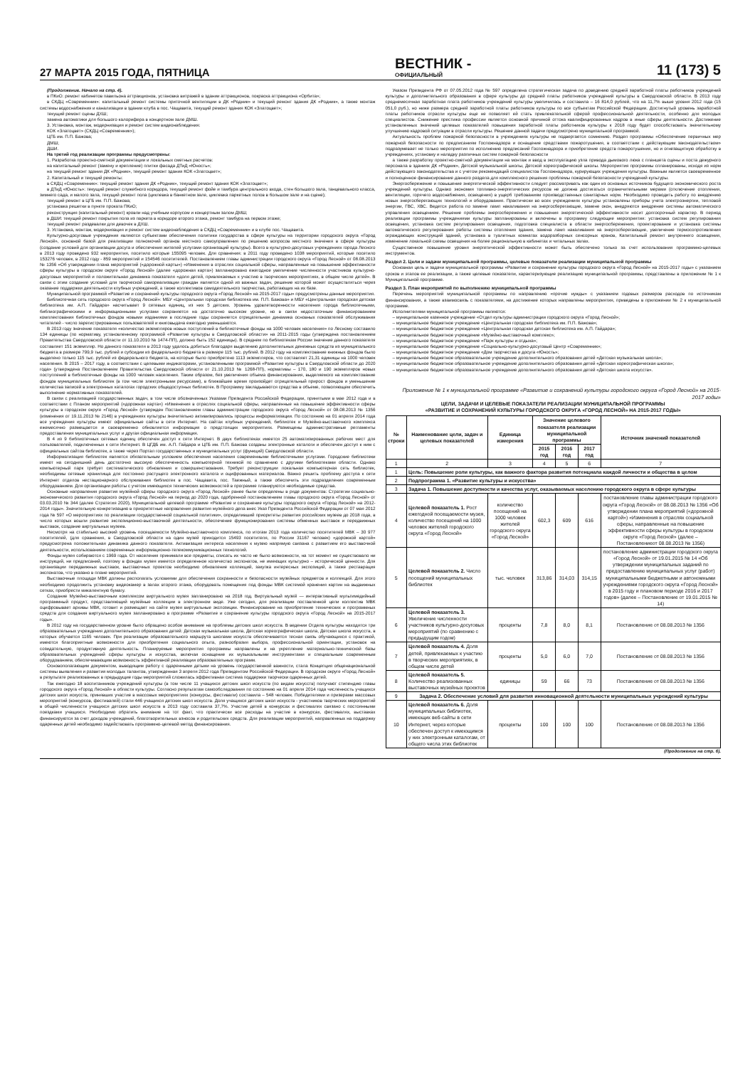27 МАРТА 2015 ГОДА, ПЯТНИЦА
ВЕСТНИК -
ОФИЦИАЛЬНЫЙ
11 (173) 5
(Продолжение. Начало на стр. 4).
в ПКиО: ремонт кабинетов павильона аттракционов, установка витражей в здании аттракционов, покраска аттракциона «Орбита»;
в СКДЦ «Современник»: капитальный ремонт системы приточной вентиляции в ДК «Родник» и текущий ремонт здания ДК «Родник», а также монтаж системы водоснабжения и канализации в здании клуба в пос. Чащавита, текущий ремонт здания КОК «Златоцвет»;
текущий ремонт сцены ДХШ;
замена автоматики для большого калорифера в концертном зале ДМШ.
3. Установка, монтаж, модернизация и ремонт систем видеонаблюдения:
КОК «Златоцвет» (СКДЦ «Современник»);
ЦГБ им. П.П. Бажова;
ДМШ;
ДШИ.
На третий год реализации программы предусмотрены:
1. Разработка проектно-сметной документации и локальных сметных расчетов:
на капитальный ремонт (замену и крепление) плитки фасада ДТиД «Юность»;
на текущий ремонт здания ДК «Родник», текущий ремонт здания КОК «Златоцвет»;
2. Капитальный и текущий ремонты:
в СКДЦ «Современник»: текущий ремонт здания ДК «Родник», текущий ремонт здания КОК «Златоцвет»;
в ДТиД «Юность»: текущий ремонт служебного коридора, текущий ремонт фойе и тамбура центрального входа, стен большого зала, танцевального класса, зимнего сада, и малого зала, текущий ремонт пола (циклевка в банкетном зале, циклевка паркетных полов в большом зале и на сцене);
текущий ремонт в ЦГБ им. П.П. Бажова;
установка решетки в пункте проката ПКиО;
реконструкция (капитальный ремонт) кровли над учебным корпусом и концертным залом ДМШ;
в ДШИ: текущий ремонт покрытия пола из паркета в коридоре второго этажа, ремонт тамбура на первом этаже;
текущий ремонт раздевалки для девочек в ДХШ.
3. Установка, монтаж, модернизация и ремонт систем видеонаблюдения в СКДЦ «Современник» и в клубе пос. Чащавита.
Культурно-досуговые учреждения являются субъектами обеспечения политики государства в сфере культуры на территории городского округа «Город Лесной», основной базой для реализации полномочий органов местного самоуправления по решению вопросов местного значения в сфере культуры (создание условий для организации досуга и обеспечения жителей услугами организаций культуры). Всего в культурно-досуговых учреждениях города Лесного в 2013 году проведено 932 мероприятия, посетило которые 155095 человек. Для сравнения: в 2011 году проведено 1038 мероприятий, которые посетило 153276 человек, в 2012 году - 859 мероприятий и 154546 посетителей. Постановлением главы администрации городского округа «Город Лесной» от 08.08.2013 № 1356 «Об утверждении плана мероприятий («дорожной карты») «Изменения в отраслях социальной сферы, направленные на повышение эффективности сферы культуры в городском округе «Город Лесной» (далее «дорожная карта») запланировано ежегодное увеличение численности участников культурно-досуговых мероприятий и положительная динамика показателя «доля детей, привлекаемых к участию в творческих мероприятиях, в общем числе детей». В связи с этим создание условий для творческой самореализации граждан является одной из важных задач, решение которой может осуществляться через оказание поддержки деятельности клубных учреждений, а также коллективов самодеятельного творчества, работающих на их базе.
Муниципальной программой «Развитие и сохранений культуры городского округа «Город Лесной» на 2015-2017 годы» предусмотрены данные мероприятия.
Библиотечная сеть городского округа «Город Лесной»: МБУ «Центральная городская библиотека им. П.П. Бажова» и МБУ «Центральная городская детская библиотека им. А.П. Гайдара» насчитывает 9 сетевых единиц, из них 5 детских. Уровень удовлетворенности населения города библиотечными, библиографическими и информационными услугами сохраняется на достаточно высоком уровне, но в связи недостаточным финансированием комплектования библиотечных фондов новыми изданиями в последние годы сохраняется отрицательная динамика основных показателей обслуживания читателей - число зарегистрированных пользователей и книговыдача ежегодно уменьшаются.
В 2013 году значение показателя «количество экземпляров новых поступлений в библиотечные фонды на 1000 человек населения» по Лесному составило 134 единицы (по нормативу, установленному программой «Развитие культуры в Свердловской области» на 2011-2015 годы (утверждена постановлением Правительства Свердловской области от 11.10.2010 № 1474-ПП), должно быть 152 единицы). В среднем по библиотекам России значение данного показателя составляет 151 экземпляр. Но данного показателя в 2013 году удалось добиться благодаря выделению дополнительных денежных средств из муниципального бюджета в размере 799,9 тыс. рублей и субсидии из федерального бюджета в размере 115 тыс. рублей. В 2012 году на комплектование книжных фондов было выделено только 115 тыс. рублей из федерального бюджета, на которые было приобретено 1113 экземпляров, что составляет 21,31 единицы на 1000 человек населения. В 2015 – 2017 году, в соответствии с целевыми индикаторами, установленными программой «Развитие культуры в Свердловской области до 2020 года» (утверждена Постановлением Правительства Свердловской области от 21.10.2013 № 1268-ПП), нормативы – 170, 180 и 190 экземпляров новых поступлений в библиотечные фонды на 1000 человек населения. Таким образом, без увеличения объема финансирования, выделяемого на комплектование фондов муниципальных библиотек (в том числе электронными ресурсами), в ближайшее время произойдет отрицательный прирост фондов и уменьшение количества записей в электронных каталогах городских общедоступных библиотек. В Программу закладываются средства в объеме, позволяющем обеспечить выполнение нормативных показателей.
В связи с реализацией государственных задач, в том числе обозначенных Указами Президента Российской Федерации, принятыми в мае 2012 года и в соответствии с Планом мероприятий («дорожная карта») «Изменения в отраслях социальной сферы, направленные на повышение эффективности сферы культуры в городском округе «Город Лесной» (утвержден Постановлением главы администрации городского округа «Город Лесной» от 08.08.2013 № 1356 (изменения от 19.11.2013 № 2146) в учреждениях культуры значительно активизировались процессы информатизации. По состоянию на 01 апреля 2014 года все учреждения культуры имеют официальные сайты в сети Интернет. На сайтах клубных учреждений, библиотек и Музейно-выставочного комплекса ежемесячно размещается и своевременно обновляется информация о предстоящих мероприятиях. Размещены административные регламенты предоставления муниципальных услуг и другая официальная информация.
В 4 из 9 библиотечных сетевых единиц обеспечен доступ к сети Интернет. В двух библиотеках имеется 25 автоматизированных рабочих мест для пользователей, подключенных к сети Интернет. В ЦГДБ им. А.П. Гайдара и ЦГБ им. П.П. Бажова созданы электронные каталоги и обеспечен доступ к ним с официальных сайтов библиотек, а также через Портал государственных и муниципальных услуг (функций) Свердловской области.
Информатизация библиотек является обязательным условием обеспечения населения современными библиотечными услугами. Городские библиотеки имеют на сегодняшний день достаточно высокую обеспеченность компьютерной техникой по сравнению с другими библиотеками области. Однако компьютерный парк требует систематического обновления и совершенствования. Требует реконструкции локальная компьютерная сеть библиотек, необходимы сетевые хранилища для постоянно растущего электронного каталога и оцифрованных материалов. Важно решить проблему доступа к сети Интернет отделов нестационарного обслуживания библиотек в пос. Чащавита, пос. Таежный, а также обеспечить эти подразделения современным оборудованием. Для организации работы с учетом имеющихся технических возможностей в программе планируются необходимые средства.
Основные направления развития музейной сферы городского округа «Город Лесной» ранее были определены в ряде документов: Стратегии социально-экономического развития городского округа «Город Лесной» на период до 2020 года, одобренной постановлением главы городского округа «Город Лесной» от 03.03.2010 № 344 (далее Стратегия 2020), Муниципальной целевой программе «Развитие и сохранение культуры городского округа «Город Лесной» на 2012-2014 годы». Значительную конкретизацию в приоритетные направления развития музейного дела внес Указ Президента Российской Федерации от 07 мая 2012 года № 597 «О мероприятиях по реализации государственной социальной политики», определивший приоритеты развития российских музеев до 2018 года, в число которых вошли развитие экспозиционно-выставочной деятельности, обеспечение функционирования системы обменных выставок и передвижных выставок, создание виртуальных музеев.
Несмотря на стабильно высокий уровень посещаемости Музейно-выставочного комплекса, по итогам 2013 года количество посетителей МВК – 30 977 посетителей, (для сравнения, в Свердловской области на один музей приходится 15493 посетителя, по России 31167 человек) «дорожной картой» предусмотрена положительная динамика данного показателя. Активизация интереса населения к музею напрямую связана с развитием его выставочной деятельности, использованием современных информационно-телекоммуникационных технологий.
Фонды музея собираются с 1969 года. От населения принимали все предметы, списать их часто не было возможности, на тот момент не существовало ни инструкций, ни предписаний, поэтому в фондах музея имеется определенное количество экспонатов, не имеющих культурно – исторической ценности. Для организации передвижных выставок, выставочных проектов необходимо обновление коллекций, закупка интересных экспозиций, а также реставрация экспонатов, что указано в плане мероприятий.
Выставочные площади МВК должны располагать условиями для обеспечения сохранности и безопасности музейных предметов и коллекций. Для этого необходимо продолжить установку видеокамер в залах второго этажа, оборудовать помещения под фонды МВК системой хранения картин на выдвижных сетках, приобрести микалентную бумагу.
Создание Музейно-выставочным комплексом виртуального музея запланировано на 2018 год. Виртуальный музей — интерактивный мультимедийный программный продукт, представляющий музейные коллекции в электронном виде. Уже сегодня, для реализации поставленной цели коллектив МВК оцифровывает архивы МВК, готовит и размещает на сайте музея виртуальные экспозиции. Финансирование на приобретение технических и программных средств для создания виртуального музея запланировано в программе «Развитие и сохранение культуры городского округа «Город Лесной» на 2015-2017 годы».
В 2012 году на государственном уровне было обращено особое внимание на проблемы детских школ искусств. В ведении Отдела культуры находятся три образовательных учреждения дополнительного образования детей: Детская музыкальная школа, Детская хореографическая школа, Детская школа искусств, в которых обучается 1165 человек. При реализации образовательного маршрута школами искусств обеспечивается тесная связь обучающихся с практикой, имеются благоприятные возможности для приобретения социального опыта, разнообразия выбора, профессиональной ориентации, установок на созидательную, продуктивную деятельность. Планируемые мероприятия программы направлены и на укрепление материально-технической базы образовательных учреждений сферы культуры и искусства, включая оснащение их музыкальными инструментами и специальным современным оборудованием, обеспечивающим возможность эффективной реализации образовательных программ.
Основополагающим документом, выводящим работу с одаренными детьми на уровень государственной важности, стала Концепция общенациональной системы выявления и развития молодых талантов, утвержденная 3 апреля 2012 года Президентом Российской Федерации. В городском округе «Город Лесной» в результате реализованных в предыдущие годы мероприятий сложилась эффективная система поддержки творчески одаренных детей.
Так ежегодно 18 воспитанников учреждений культуры (в том числе 11 учащихся детских школ искусств (по видам искусств) получают стипендию главы городского округа «Город Лесной» в области культуры. Согласно результатам самообследования по состоянию на 01 апреля 2014 года численность учащихся детских школ искусств, принявших участие в массовых мероприятиях (конкурсы, фестивали) составила – 548 человек. Победителями и призерами массовых мероприятий (конкурсов, фестивалей) стали 446 учащихся детских школ искусств. Доля учащихся детских школ искусств - участников творческих мероприятий в общей численности учащихся детских школ искусств в 2013 году составила 37,7%. Участие детей в конкурсах и фестивалях связано с постоянными поездками учащихся. Необходимо обратить внимание на тот факт, что практически все расходы на участие в конкурсах, фестивалях, выставках финансируются за счет доходов учреждений, благотворительных взносов и родительских средств. Для реализации мероприятий, направленных на поддержку одаренных детей необходимо задействовать программно-целевой метод финансирования.
Указом Президента РФ от 07.05.2012 года № 597 определена стратегическая задача по доведению средней заработной платы работников учреждений культуры и дополнительного образования в сфере культуры до средней платы работников учреждений культуры в Свердловской области. В 2013 году среднемесячная заработная плата работников учреждений культуры увеличилась и составила – 16 814,0 рублей, что на 11,7% выше уровня 2012 года (15 051,0 руб.), но ниже размера средней заработной платы работников культуры по все субъектам Российской Федерации. Достигнутый уровень заработной платы работников отрасли культуры еще не позволяет ей стать привлекательной сферой профессиональной деятельности, особенно для молодых специалистов. Снижение престижа профессии является основной причиной оттока квалифицированных кадров в иные сферы деятельности. Достижение установленных значений целевых показателей повышения заработной платы работников культуры к 2018 году будет способствовать значительному улучшению кадровой ситуации в отрасли культуры. Решение данной задачи предусмотрено муниципальной программой.
Актуальность проблем пожарной безопасности в учреждениях культуры не подвергается сомнению. Раздел программы «Обеспечение первичных мер пожарной безопасности по предписаниям Госпожнадзора и оснащение средствами пожаротушения, в соответствии с действующим законодательством» подразумевает не только мероприятия по исполнению предписаний Госпожнадзора и приобретение средств пожаротушения, но и огнезащитную обработку в учреждениях, установку и наладку различных систем пожарной безопасности
а также разработку проектно-сметной документации на монтаж и ввод в эксплуатацию узла привода дымового люка с планшета сцены и поста дежурного персонала в зданиях ДК «Родник», Детской музыкальной школы, Детской хореографической школы. Мероприятия программы спланированы, исходя из норм действующего законодательства и с учетом рекомендаций специалистов Госпожнадзора, курирующих учреждения культуры. Важным является своевременное и полноценное финансирование данного раздела для комплексного решения проблемы пожарной безопасности учреждений культуры.
Энергосбережение и повышение энергетической эффективности следует рассматривать как один из основных источников будущего экономического роста учреждений культуры. Однако экономия топливно-энергетических ресурсов не должна достигаться ограничительными мерами (отключение отопления, вентиляции, горячего водоснабжения, освещения) в ущерб требованиям производственных санитарных норм. Необходимо проводить работу по внедрению новых энергосберегающих технологий и оборудования. Практически во всех учреждениях культуры установлены приборы учета электроэнергии, тепловой энергии, ГВС, ХВС. Ведется работа по замене ламп накаливания на энергосберегающие, замене окон, внедряются внедрение системы автоматического управления освещением. Решение проблемы энергосбережения и повышения энергетической эффективности носит долгосрочный характер. В период реализации программы учреждениями культуры запланированы и включены в программу следующие мероприятия: установка систем регулирования освещения, установка систем регулирования освещения, подготовка специалиста в области энергосбережения, проектирование и установка системы автоматического регулирования работы системы отопления здания, замена ламп накаливания на энергосберегающие, увеличение термосопротивления ограждающих конструкций зданий, установка в туалетных комнатах водоразборных сенсорных кранов, Капитальный ремонт внутреннего освещения, изменение локальной схемы освещения на более рациональную в кабинетах и читальных залах.
Существенное повышение уровня энергетической эффективности может быть обеспечено только за счет использования программно-целевых инструментов.
Раздел 2. Цели и задачи муниципальной программы, целевые показатели реализации муниципальной программы
Основная цель и задачи муниципальной программы «Развитие и сохранение культуры городского округа «Город Лесной» на 2015-2017 годы» с указанием сроков и этапов ее реализации, а также целевые показатели, характеризующие реализацию муниципальной программы, представлены в приложении № 1 к Муниципальной программе.
Раздел 3. План мероприятий по выполнению муниципальной программы
Перечень мероприятий муниципальной программы по направлению «прочие нужды» с указанием годовых размеров расходов по источникам финансирования, а также взаимосвязь с показателями, на достижение которых направлены мероприятия, приведены в приложении № 2 к муниципальной программе.
Исполнителями муниципальной программы являются:
– муниципальное казенное учреждение «Отдел культуры администрации городского округа «Город Лесной»;
– муниципальное бюджетное учреждение «Центральная городская библиотека им. П.П. Бажова»;
– муниципальное бюджетное учреждение «Центральная городская детская библиотека им. А.П. Гайдара»;
– муниципальное бюджетное учреждение «Музейно-выставочный комплекс»;
– муниципальное бюджетное учреждение «Парк культуры и отдыха»;
– муниципальное бюджетное учреждение «Социально-культурно-досуговый Центр «Современник»;
– муниципальное бюджетное учреждение «Дом творчества и досуга «Юность»;
– муниципальное бюджетное образовательное учреждение дополнительного образования детей «Детская музыкальная школа»;
– муниципальное бюджетное образовательное учреждение дополнительного образования детей «Детская хореографическая школа»;
– муниципальное бюджетное образовательное учреждение дополнительного образования детей «Детская школа искусств».
Приложение № 1 к муниципальной программе «Развитие и сохранений культуры городского округа «Город Лесной» на 2015-2017 годы»
ЦЕЛИ, ЗАДАЧИ И ЦЕЛЕВЫЕ ПОКАЗАТЕЛИ РЕАЛИЗАЦИИ МУНИЦИПАЛЬНОЙ ПРОГРАММЫ
«РАЗВИТИЕ И СОХРАНЕНИЙ КУЛЬТУРЫ ГОРОДСКОГО ОКРУГА «ГОРОД ЛЕСНОЙ» НА 2015-2017 ГОДЫ»
| № строки | Наименование цели, задач и целевых показателей | Единица измерения | Значение целевого показателя реализации муниципальной программы | | | Источник значений показателей |
| --- | --- | --- | --- | --- | --- | --- |
| | | | 2015 год | 2016 год | 2017 год | |
| 1 | 2 | 3 | 4 | 5 | 6 | 7 |
| 1 | Цель: Повышение роли культуры, как важного фактора развития потенциала каждой личности и общества в целом | | | | | |
| 2 | Подпрограмма 1. «Развитие культуры и искусства» | | | | | |
| 3 | Задача 1. Повышение доступности и качества услуг, оказываемых населению городского округа в сфере культуры | | | | | |
| 4 | Целевой показатель 1. Рост ежегодной посещаемости музея, количество посещений на 1000 человек жителей городского округа «Город Лесной» | количество посещений на 1000 человек жителей городского округа «Город Лесной» | 602,3 | 609 | 616 | постановление главы администрации городского округа «Город Лесной» от 08.08.2013 № 1356 «Об утверждении плана мероприятий («дорожной картой») «Изменения в отраслях социальной сферы, направленные на повышение эффективности сферы культуры в городском округе «Город Лесной» (далее – Постановлениеот 08.08.2013 № 1356) |
| 5 | Целевой показатель 2. Число посещений муниципальных библиотек | тыс. человек | 313,86 | 314,03 | 314,15 | постановление администрации городского округа «Город Лесной» от 19.01.2015 № 14 «Об утверждении муниципальных заданий по предоставлению муниципальных услуг (работ) муниципальными бюджетными и автономными учреждениями городского округа «Город Лесной» в 2015 году и плановом периоде 2016 и 2017 годов» (далее – Постановление от 19.01.2015 № 14) |
| 6 | Целевой показатель 3. Увеличение численности участников культурно-досуговых мероприятий (по сравнению с предыдущим годом) | проценты | 7,8 | 8,0 | 8,1 | Постановление от 08.08.2013 № 1356 |
| 7 | Целевой показатель 4. Доля детей, привлекаемых к участию в творческих мероприятиях, в общем числе детей | проценты | 5,0 | 6,0 | 7,0 | Постановление от 08.08.2013 № 1356 |
| 8 | Целевой показатель 5. Количество реализованных выставочных музейных проектов | единицы | 59 | 66 | 73 | Постановление от 08.08.2013 № 1356 |
| 9 | Задача 2. Обеспечение условий для развития инновационной деятельности муниципальных учреждений культуры | | | | | |
| 10 | Целевой показатель 6. Доля муниципальных библиотек, имеющих веб-сайты в сети Интернет, через которые обеспечен доступ к имеющимся у них электронным каталогам, от общего числа этих библиотек | проценты | 100 | 100 | 100 | Постановление от 08.08.2013 № 1356 |
(Продолжение на стр. 6).